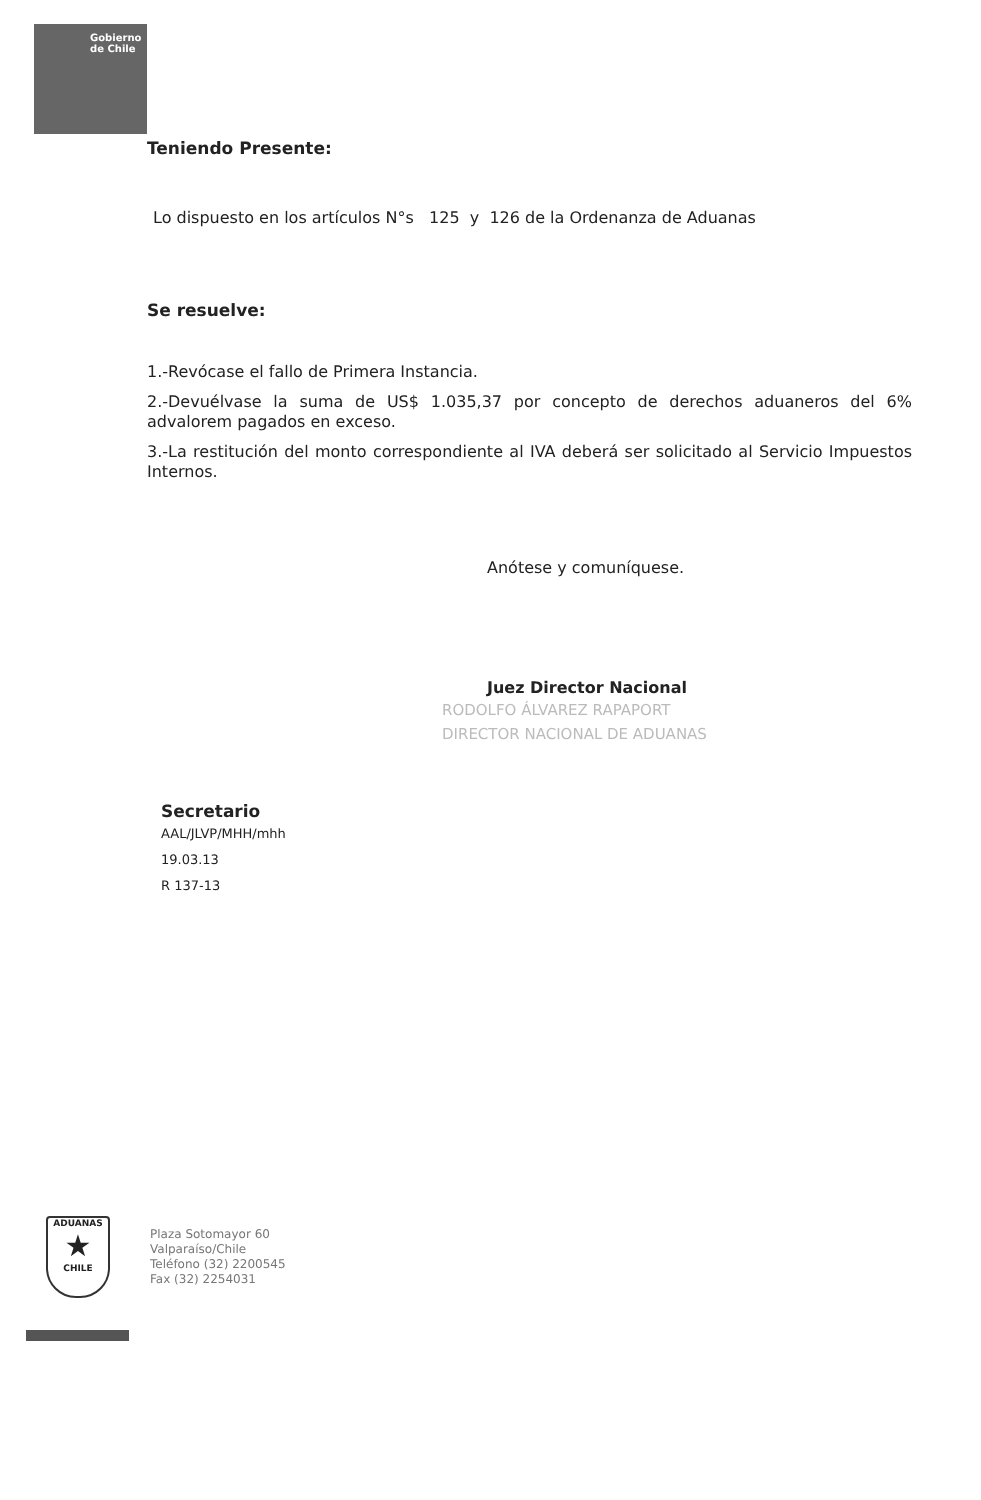Gobierno
de Chile
Teniendo Presente:
Lo dispuesto en los artículos N°s 125 y 126 de la Ordenanza de Aduanas
Se resuelve:
1.-Revócase el fallo de Primera Instancia.
2.-Devuélvase la suma de US$ 1.035,37 por concepto de derechos aduaneros del 6% advalorem pagados en exceso.
3.-La restitución del monto correspondiente al IVA deberá ser solicitado al Servicio Impuestos Internos.
Anótese y comuníquese.
Juez Director Nacional
RODOLFO ÁLVAREZ RAPAPORT
DIRECTOR NACIONAL DE ADUANAS
Secretario
AAL/JLVP/MHH/mhh
19.03.13
R 137-13
ADUANAS
★
CHILE
Plaza Sotomayor 60
Valparaíso/Chile
Teléfono (32) 2200545
Fax (32) 2254031